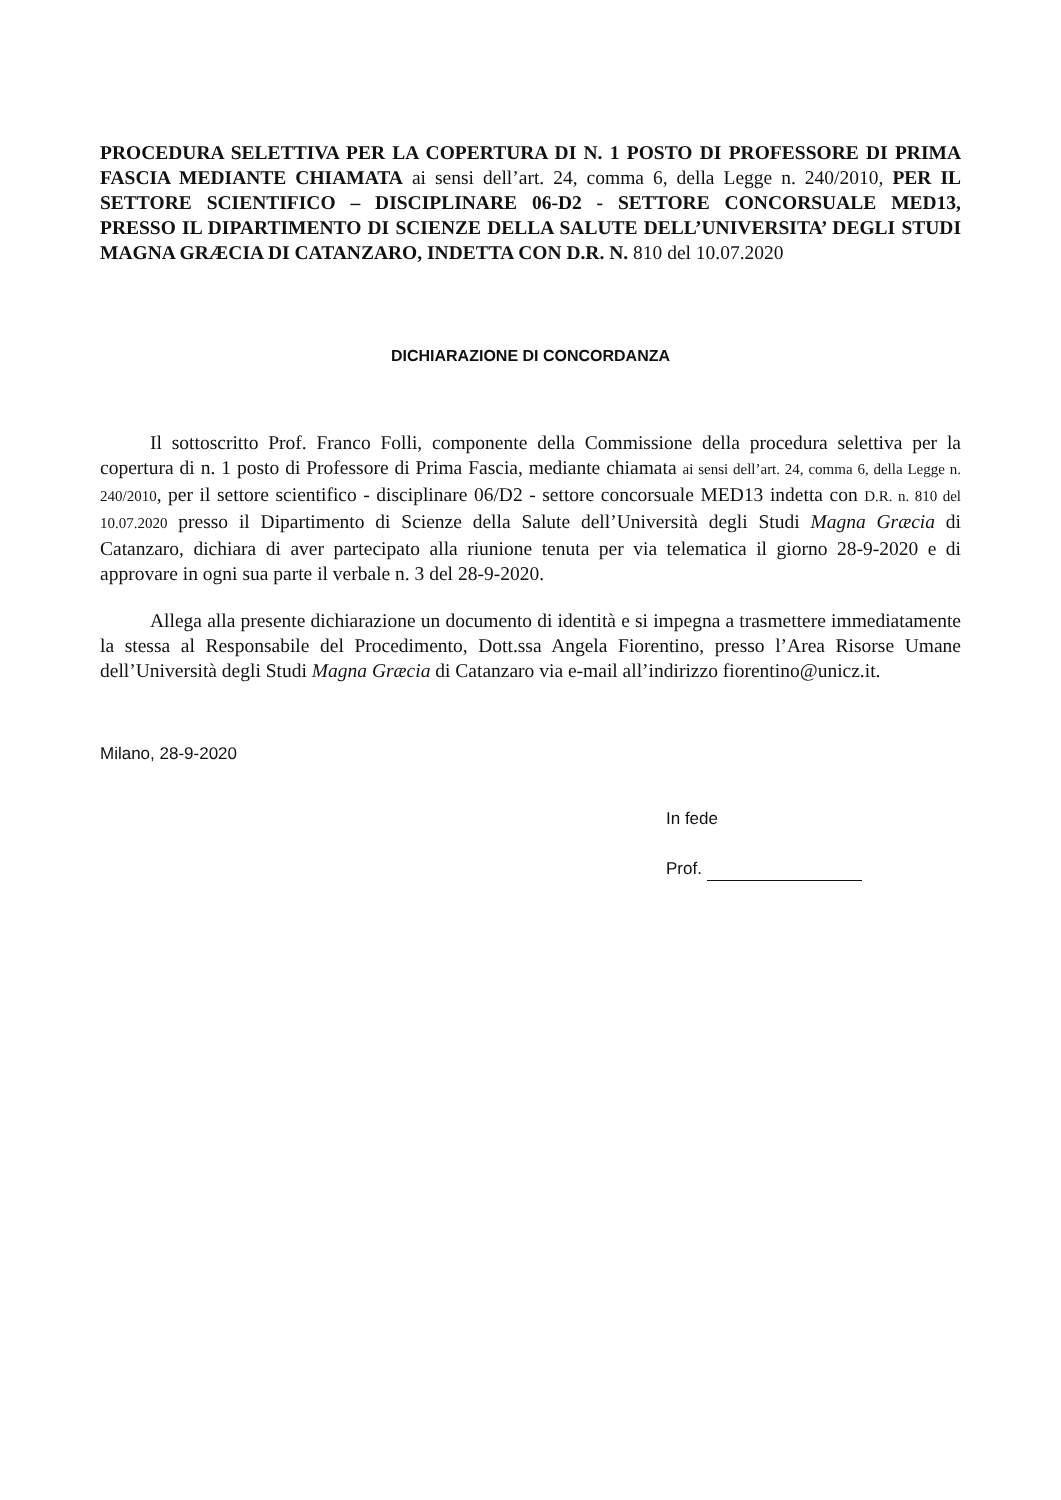PROCEDURA SELETTIVA PER LA COPERTURA DI N. 1 POSTO DI PROFESSORE DI PRIMA FASCIA MEDIANTE CHIAMATA ai sensi dell’art. 24, comma 6, della Legge n. 240/2010, PER IL SETTORE SCIENTIFICO – DISCIPLINARE 06-D2 - SETTORE CONCORSUALE MED13, PRESSO IL DIPARTIMENTO DI SCIENZE DELLA SALUTE DELL’UNIVERSITA’ DEGLI STUDI MAGNA GRÆCIA DI CATANZARO, INDETTA CON D.R. N. 810 del 10.07.2020
DICHIARAZIONE DI CONCORDANZA
Il sottoscritto Prof. Franco Folli, componente della Commissione della procedura selettiva per la copertura di n. 1 posto di Professore di Prima Fascia, mediante chiamata ai sensi dell’art. 24, comma 6, della Legge n. 240/2010, per il settore scientifico - disciplinare 06/D2 - settore concorsuale MED13 indetta con D.R. n. 810 del 10.07.2020 presso il Dipartimento di Scienze della Salute dell’Università degli Studi Magna Græcia di Catanzaro, dichiara di aver partecipato alla riunione tenuta per via telematica il giorno 28-9-2020 e di approvare in ogni sua parte il verbale n. 3 del 28-9-2020.
Allega alla presente dichiarazione un documento di identità e si impegna a trasmettere immediatamente la stessa al Responsabile del Procedimento, Dott.ssa Angela Fiorentino, presso l’Area Risorse Umane dell’Università degli Studi Magna Græcia di Catanzaro via e-mail all’indirizzo fiorentino@unicz.it.
Milano, 28-9-2020
In fede
Prof.